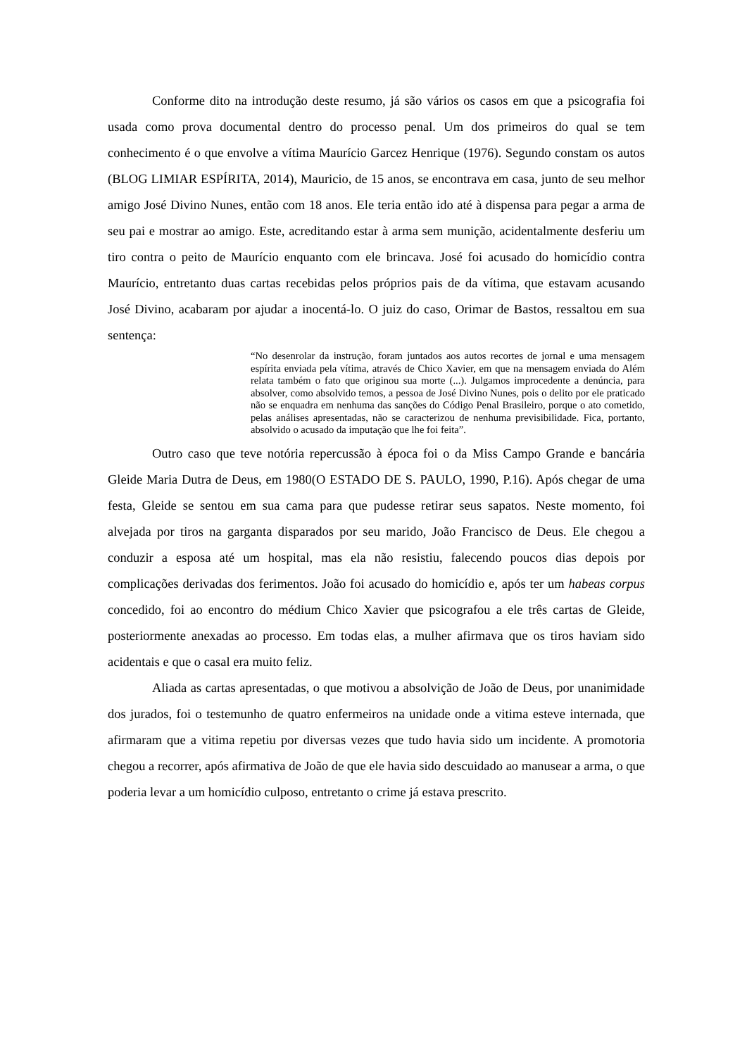Conforme dito na introdução deste resumo, já são vários os casos em que a psicografia foi usada como prova documental dentro do processo penal. Um dos primeiros do qual se tem conhecimento é o que envolve a vítima Maurício Garcez Henrique (1976). Segundo constam os autos (BLOG LIMIAR ESPÍRITA, 2014), Mauricio, de 15 anos, se encontrava em casa, junto de seu melhor amigo José Divino Nunes, então com 18 anos. Ele teria então ido até à dispensa para pegar a arma de seu pai e mostrar ao amigo. Este, acreditando estar à arma sem munição, acidentalmente desferiu um tiro contra o peito de Maurício enquanto com ele brincava. José foi acusado do homicídio contra Maurício, entretanto duas cartas recebidas pelos próprios pais de da vítima, que estavam acusando José Divino, acabaram por ajudar a inocentá-lo. O juiz do caso, Orimar de Bastos, ressaltou em sua sentença:
“No desenrolar da instrução, foram juntados aos autos recortes de jornal e uma mensagem espírita enviada pela vítima, através de Chico Xavier, em que na mensagem enviada do Além relata também o fato que originou sua morte (...). Julgamos improcedente a denúncia, para absolver, como absolvido temos, a pessoa de José Divino Nunes, pois o delito por ele praticado não se enquadra em nenhuma das sanções do Código Penal Brasileiro, porque o ato cometido, pelas análises apresentadas, não se caracterizou de nenhuma previsibilidade. Fica, portanto, absolvido o acusado da imputação que lhe foi feita”.
Outro caso que teve notória repercussão à época foi o da Miss Campo Grande e bancária Gleide Maria Dutra de Deus, em 1980(O ESTADO DE S. PAULO, 1990, P.16). Após chegar de uma festa, Gleide se sentou em sua cama para que pudesse retirar seus sapatos. Neste momento, foi alvejada por tiros na garganta disparados por seu marido, João Francisco de Deus. Ele chegou a conduzir a esposa até um hospital, mas ela não resistiu, falecendo poucos dias depois por complicações derivadas dos ferimentos. João foi acusado do homicídio e, após ter um habeas corpus concedido, foi ao encontro do médium Chico Xavier que psicografou a ele três cartas de Gleide, posteriormente anexadas ao processo. Em todas elas, a mulher afirmava que os tiros haviam sido acidentais e que o casal era muito feliz.
Aliada as cartas apresentadas, o que motivou a absolvição de João de Deus, por unanimidade dos jurados, foi o testemunho de quatro enfermeiros na unidade onde a vitima esteve internada, que afirmaram que a vitima repetiu por diversas vezes que tudo havia sido um incidente. A promotoria chegou a recorrer, após afirmativa de João de que ele havia sido descuidado ao manusear a arma, o que poderia levar a um homicídio culposo, entretanto o crime já estava prescrito.